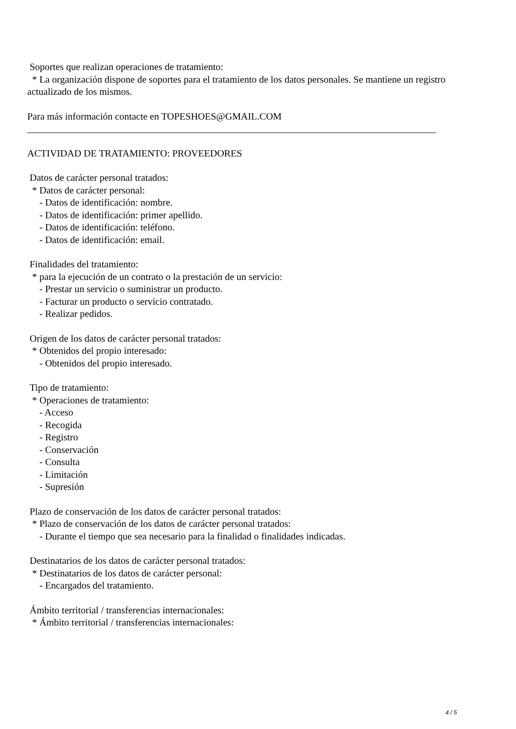Soportes que realizan operaciones de tratamiento:
* La organización dispone de soportes para el tratamiento de los datos personales. Se mantiene un registro actualizado de los mismos.
Para más información contacte en TOPESHOES@GMAIL.COM
____________________________________________________________________________________
ACTIVIDAD DE TRATAMIENTO: PROVEEDORES
Datos de carácter personal tratados:
* Datos de carácter personal:
- Datos de identificación: nombre.
- Datos de identificación: primer apellido.
- Datos de identificación: teléfono.
- Datos de identificación: email.
Finalidades del tratamiento:
* para la ejecución de un contrato o la prestación de un servicio:
- Prestar un servicio o suministrar un producto.
- Facturar un producto o servicio contratado.
- Realizar pedidos.
Origen de los datos de carácter personal tratados:
* Obtenidos del propio interesado:
- Obtenidos del propio interesado.
Tipo de tratamiento:
* Operaciones de tratamiento:
- Acceso
- Recogida
- Registro
- Conservación
- Consulta
- Limitación
- Supresión
Plazo de conservación de los datos de carácter personal tratados:
* Plazo de conservación de los datos de carácter personal tratados:
- Durante el tiempo que sea necesario para la finalidad o finalidades indicadas.
Destinatarios de los datos de carácter personal tratados:
* Destinatarios de los datos de carácter personal:
- Encargados del tratamiento.
Ámbito territorial / transferencias internacionales:
* Ámbito territorial / transferencias internacionales:
4 / 5